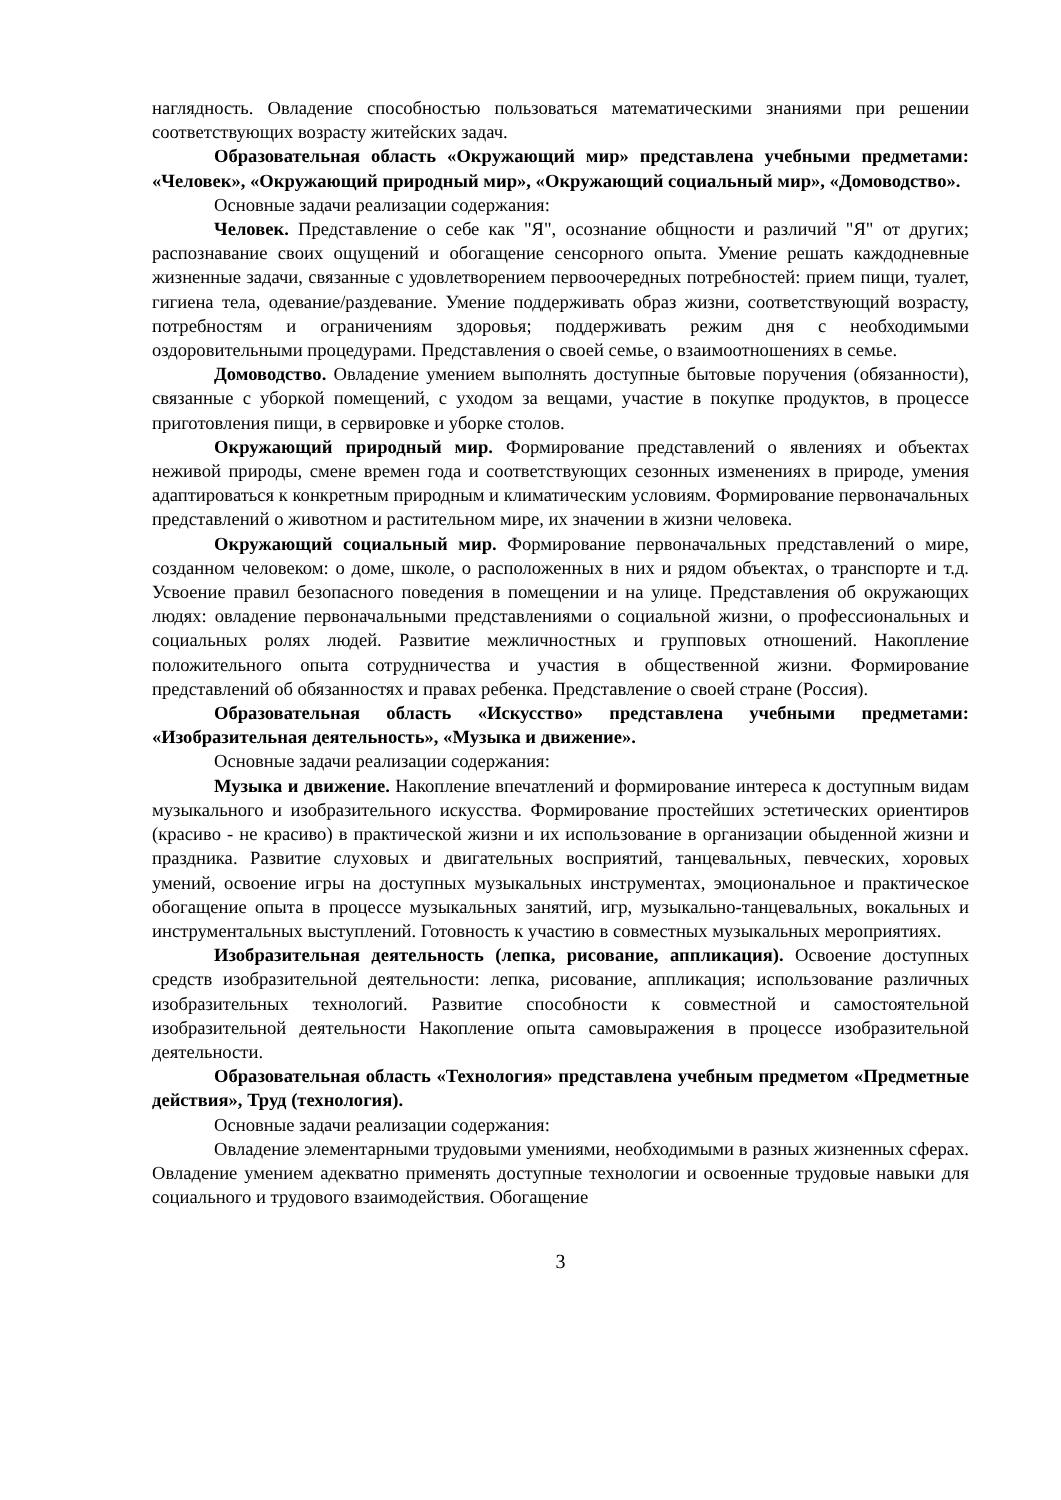наглядность. Овладение способностью пользоваться математическими знаниями при решении соответствующих возрасту житейских задач.
Образовательная область «Окружающий мир» представлена учебными предметами: «Человек», «Окружающий природный мир», «Окружающий социальный мир», «Домоводство».
Основные задачи реализации содержания:
Человек. Представление о себе как "Я", осознание общности и различий "Я" от других; распознавание своих ощущений и обогащение сенсорного опыта. Умение решать каждодневные жизненные задачи, связанные с удовлетворением первоочередных потребностей: прием пищи, туалет, гигиена тела, одевание/раздевание. Умение поддерживать образ жизни, соответствующий возрасту, потребностям и ограничениям здоровья; поддерживать режим дня с необходимыми оздоровительными процедурами. Представления о своей семье, о взаимоотношениях в семье.
Домоводство. Овладение умением выполнять доступные бытовые поручения (обязанности), связанные с уборкой помещений, с уходом за вещами, участие в покупке продуктов, в процессе приготовления пищи, в сервировке и уборке столов.
Окружающий природный мир. Формирование представлений о явлениях и объектах неживой природы, смене времен года и соответствующих сезонных изменениях в природе, умения адаптироваться к конкретным природным и климатическим условиям. Формирование первоначальных представлений о животном и растительном мире, их значении в жизни человека.
Окружающий социальный мир. Формирование первоначальных представлений о мире, созданном человеком: о доме, школе, о расположенных в них и рядом объектах, о транспорте и т.д. Усвоение правил безопасного поведения в помещении и на улице. Представления об окружающих людях: овладение первоначальными представлениями о социальной жизни, о профессиональных и социальных ролях людей. Развитие межличностных и групповых отношений. Накопление положительного опыта сотрудничества и участия в общественной жизни. Формирование представлений об обязанностях и правах ребенка. Представление о своей стране (Россия).
Образовательная область «Искусство» представлена учебными предметами: «Изобразительная деятельность», «Музыка и движение».
Основные задачи реализации содержания:
Музыка и движение. Накопление впечатлений и формирование интереса к доступным видам музыкального и изобразительного искусства. Формирование простейших эстетических ориентиров (красиво - не красиво) в практической жизни и их использование в организации обыденной жизни и праздника. Развитие слуховых и двигательных восприятий, танцевальных, певческих, хоровых умений, освоение игры на доступных музыкальных инструментах, эмоциональное и практическое обогащение опыта в процессе музыкальных занятий, игр, музыкально-танцевальных, вокальных и инструментальных выступлений. Готовность к участию в совместных музыкальных мероприятиях.
Изобразительная деятельность (лепка, рисование, аппликация). Освоение доступных средств изобразительной деятельности: лепка, рисование, аппликация; использование различных изобразительных технологий. Развитие способности к совместной и самостоятельной изобразительной деятельности Накопление опыта самовыражения в процессе изобразительной деятельности.
Образовательная область «Технология» представлена учебным предметом «Предметные действия», Труд (технология).
Основные задачи реализации содержания:
Овладение элементарными трудовыми умениями, необходимыми в разных жизненных сферах. Овладение умением адекватно применять доступные технологии и освоенные трудовые навыки для социального и трудового взаимодействия. Обогащение
3